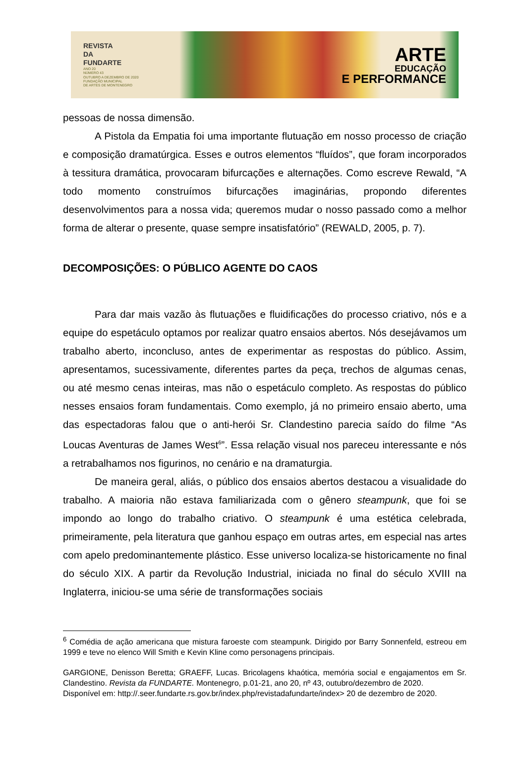REVISTA
DA
FUNDARTE
ANO 20
NÚMERO 43
OUTUBRO A DEZEMBRO DE 2020
FUNDAÇÃO MUNICIPAL
DE ARTES DE MONTENEGRO
ARTE
EDUCAÇÃO
E PERFORMANCE
pessoas de nossa dimensão.
A Pistola da Empatia foi uma importante flutuação em nosso processo de criação e composição dramatúrgica. Esses e outros elementos “fluídos”, que foram incorporados à tessitura dramática, provocaram bifurcações e alternações. Como escreve Rewald, “A todo momento construímos bifurcações imaginárias, propondo diferentes desenvolvimentos para a nossa vida; queremos mudar o nosso passado como a melhor forma de alterar o presente, quase sempre insatisfatório” (REWALD, 2005, p. 7).
DECOMPOSIÇÕES: O PÚBLICO AGENTE DO CAOS
Para dar mais vazão às flutuações e fluidificações do processo criativo, nós e a equipe do espetáculo optamos por realizar quatro ensaios abertos. Nós desejávamos um trabalho aberto, inconcluso, antes de experimentar as respostas do público. Assim, apresentamos, sucessivamente, diferentes partes da peça, trechos de algumas cenas, ou até mesmo cenas inteiras, mas não o espetáculo completo. As respostas do público nesses ensaios foram fundamentais. Como exemplo, já no primeiro ensaio aberto, uma das espectadoras falou que o anti-herói Sr. Clandestino parecia saído do filme “As Loucas Aventuras de James West<sup>6</sup>”. Essa relação visual nos pareceu interessante e nós a retrabalhamos nos figurinos, no cenário e na dramaturgia.
De maneira geral, aliás, o público dos ensaios abertos destacou a visualidade do trabalho. A maioria não estava familiarizada com o gênero steampunk, que foi se impondo ao longo do trabalho criativo. O steampunk é uma estética celebrada, primeiramente, pela literatura que ganhou espaço em outras artes, em especial nas artes com apelo predominantemente plástico. Esse universo localiza-se historicamente no final do século XIX. A partir da Revolução Industrial, iniciada no final do século XVIII na Inglaterra, iniciou-se uma série de transformações sociais
<sup>6</sup> Comédia de ação americana que mistura faroeste com steampunk. Dirigido por Barry Sonnenfeld, estreou em 1999 e teve no elenco Will Smith e Kevin Kline como personagens principais.
GARGIONE, Denisson Beretta; GRAEFF, Lucas. Bricolagens khaótica, memória social e engajamentos em Sr. Clandestino. Revista da FUNDARTE. Montenegro, p.01-21, ano 20, nº 43, outubro/dezembro de 2020.
Disponível em: http://.seer.fundarte.rs.gov.br/index.php/revistadafundarte/index> 20 de dezembro de 2020.